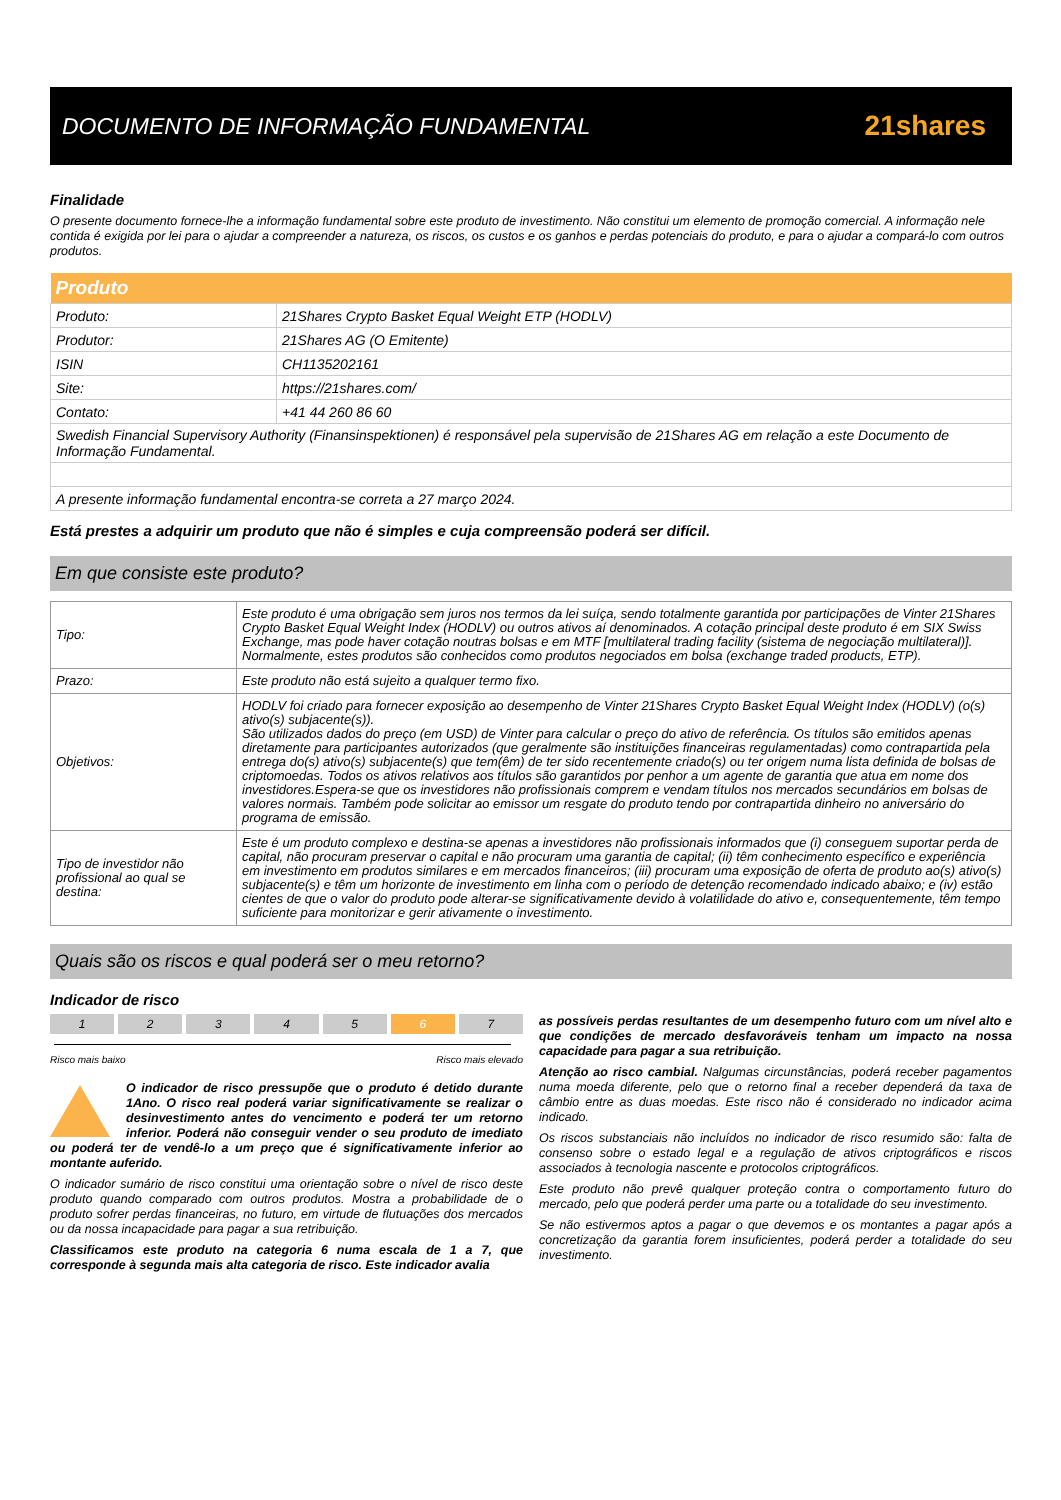DOCUMENTO DE INFORMAÇÃO FUNDAMENTAL
21shares
Finalidade
O presente documento fornece-lhe a informação fundamental sobre este produto de investimento. Não constitui um elemento de promoção comercial. A informação nele contida é exigida por lei para o ajudar a compreender a natureza, os riscos, os custos e os ganhos e perdas potenciais do produto, e para o ajudar a compará-lo com outros produtos.
| Produto | |
| --- | --- |
| Produto: | 21Shares Crypto Basket Equal Weight ETP (HODLV) |
| Produtor: | 21Shares AG (O Emitente) |
| ISIN | CH1135202161 |
| Site: | https://21shares.com/ |
| Contato: | +41 44 260 86 60 |
| Swedish Financial Supervisory Authority (Finansinspektionen) é responsável pela supervisão de 21Shares AG em relação a este Documento de Informação Fundamental. | |
| A presente informação fundamental encontra-se correta a 27 março 2024. | |
Está prestes a adquirir um produto que não é simples e cuja compreensão poderá ser difícil.
Em que consiste este produto?
| Tipo: | Este produto é uma obrigação sem juros nos termos da lei suíça, sendo totalmente garantida por participações de Vinter 21Shares Crypto Basket Equal Weight Index (HODLV) ou outros ativos aí denominados. A cotação principal deste produto é em SIX Swiss Exchange, mas pode haver cotação noutras bolsas e em MTF [multilateral trading facility (sistema de negociação multilateral)]. Normalmente, estes produtos são conhecidos como produtos negociados em bolsa (exchange traded products, ETP). |
| Prazo: | Este produto não está sujeito a qualquer termo fixo. |
| Objetivos: | HODLV foi criado para fornecer exposição ao desempenho de Vinter 21Shares Crypto Basket Equal Weight Index (HODLV) (o(s) ativo(s) subjacente(s)). São utilizados dados do preço (em USD) de Vinter para calcular o preço do ativo de referência. Os títulos são emitidos apenas diretamente para participantes autorizados (que geralmente são instituições financeiras regulamentadas) como contrapartida pela entrega do(s) ativo(s) subjacente(s) que tem(êm) de ter sido recentemente criado(s) ou ter origem numa lista definida de bolsas de criptomoedas. Todos os ativos relativos aos títulos são garantidos por penhor a um agente de garantia que atua em nome dos investidores.Espera-se que os investidores não profissionais comprem e vendam títulos nos mercados secundários em bolsas de valores normais. Também pode solicitar ao emissor um resgate do produto tendo por contrapartida dinheiro no aniversário do programa de emissão. |
| Tipo de investidor não profissional ao qual se destina: | Este é um produto complexo e destina-se apenas a investidores não profissionais informados que (i) conseguem suportar perda de capital, não procuram preservar o capital e não procuram uma garantia de capital; (ii) têm conhecimento específico e experiência em investimento em produtos similares e em mercados financeiros; (iii) procuram uma exposição de oferta de produto ao(s) ativo(s) subjacente(s) e têm um horizonte de investimento em linha com o período de detenção recomendado indicado abaixo; e (iv) estão cientes de que o valor do produto pode alterar-se significativamente devido à volatilidade do ativo e, consequentemente, têm tempo suficiente para monitorizar e gerir ativamente o investimento. |
Quais são os riscos e qual poderá ser o meu retorno?
Indicador de risco
1 2 3 4 5 6 7
Risco mais baixo Risco mais elevado
O indicador de risco pressupõe que o produto é detido durante 1Ano. O risco real poderá variar significativamente se realizar o desinvestimento antes do vencimento e poderá ter um retorno inferior. Poderá não conseguir vender o seu produto de imediato ou poderá ter de vendê-lo a um preço que é significativamente inferior ao montante auferido.
O indicador sumário de risco constitui uma orientação sobre o nível de risco deste produto quando comparado com outros produtos. Mostra a probabilidade de o produto sofrer perdas financeiras, no futuro, em virtude de flutuações dos mercados ou da nossa incapacidade para pagar a sua retribuição.
Classificamos este produto na categoria 6 numa escala de 1 a 7, que corresponde à segunda mais alta categoria de risco. Este indicador avalia
as possíveis perdas resultantes de um desempenho futuro com um nível alto e que condições de mercado desfavoráveis tenham um impacto na nossa capacidade para pagar a sua retribuição.
Atenção ao risco cambial. Nalgumas circunstâncias, poderá receber pagamentos numa moeda diferente, pelo que o retorno final a receber dependerá da taxa de câmbio entre as duas moedas. Este risco não é considerado no indicador acima indicado.
Os riscos substanciais não incluídos no indicador de risco resumido são: falta de consenso sobre o estado legal e a regulação de ativos criptográficos e riscos associados à tecnologia nascente e protocolos criptográficos.
Este produto não prevê qualquer proteção contra o comportamento futuro do mercado, pelo que poderá perder uma parte ou a totalidade do seu investimento.
Se não estivermos aptos a pagar o que devemos e os montantes a pagar após a concretização da garantia forem insuficientes, poderá perder a totalidade do seu investimento.